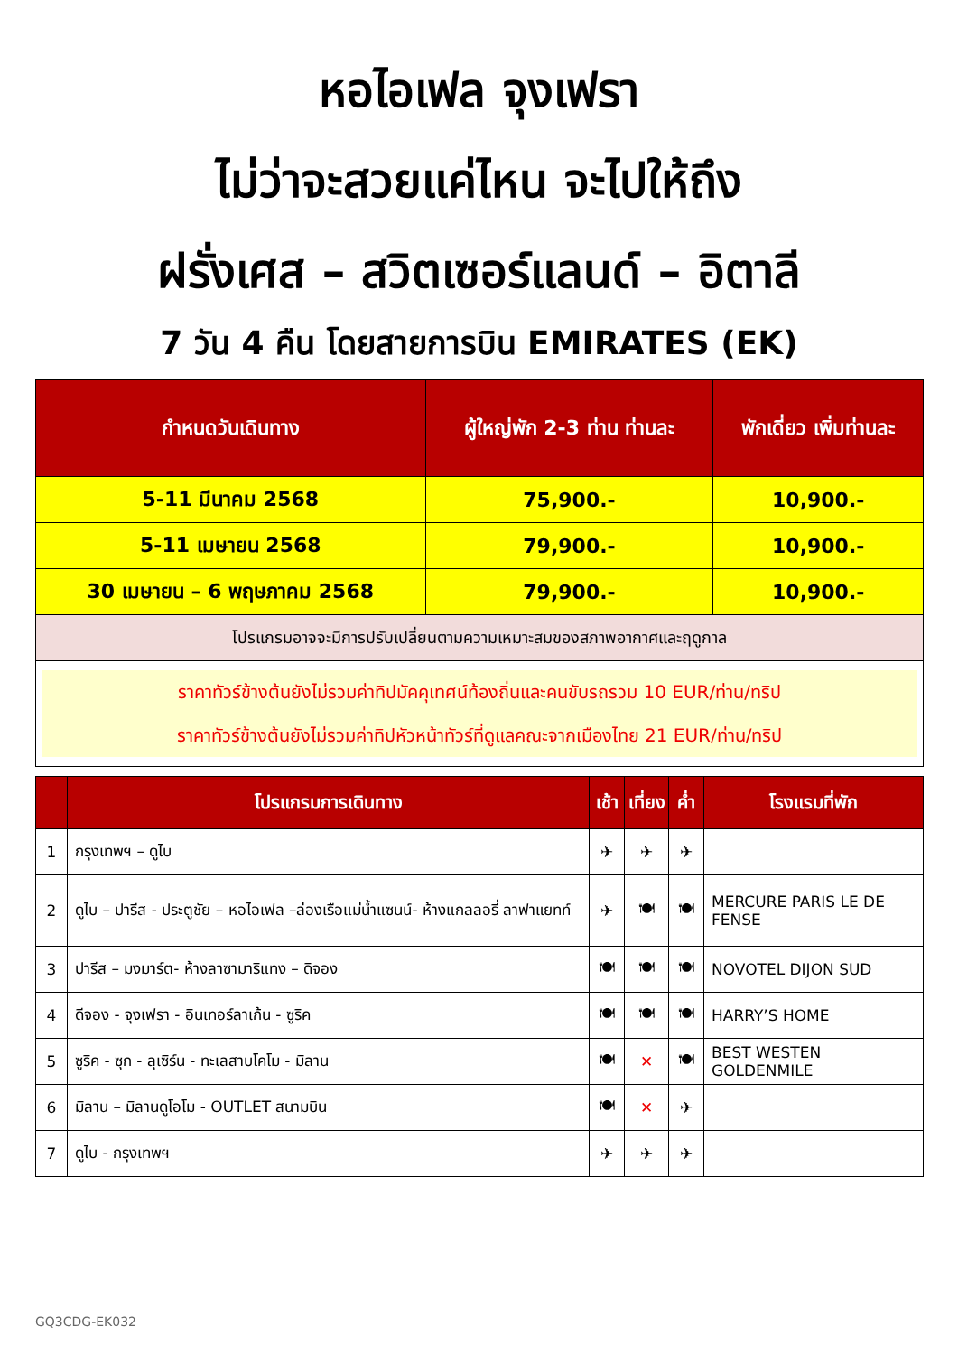หอไอเฟล จุงเฟรา
ไม่ว่าจะสวยแค่ไหน จะไปให้ถึง
ฝรั่งเศส – สวิตเซอร์แลนด์ – อิตาลี
7 วัน 4 คืน โดยสายการบิน EMIRATES (EK)
| กำหนดวันเดินทาง | ผู้ใหญ่พัก 2-3 ท่าน ท่านละ | พักเดี่ยว เพิ่มท่านละ |
| --- | --- | --- |
| 5-11 มีนาคม 2568 | 75,900.- | 10,900.- |
| 5-11 เมษายน 2568 | 79,900.- | 10,900.- |
| 30 เมษายน – 6 พฤษภาคม 2568 | 79,900.- | 10,900.- |
| โปรแกรมอาจจะมีการปรับเปลี่ยนตามความเหมาะสมของสภาพอากาศและฤดูกาล | | |
| ราคาทัวร์ข้างต้นยังไม่รวมค่าทิปมัคคุเทศน์ท้องถิ่นและคนขับรถรวม 10 EUR/ท่าน/ทริป ราคาทัวร์ข้างต้นยังไม่รวมค่าทิปหัวหน้าทัวร์ที่ดูแลคณะจากเมืองไทย 21 EUR/ท่าน/ทริป | | |
| | โปรแกรมการเดินทาง | เช้า | เที่ยง | ค่ำ | โรงแรมที่พัก |
| --- | --- | --- | --- | --- | --- |
| 1 | กรุงเทพฯ – ดูไบ | ✈ | ✈ | ✈ | |
| 2 | ดูไบ – ปารีส - ประตูชัย – หอไอเฟล –ล่องเรือแม่น้ำแซนน์- ห้างแกลลอรี่ ลาฟาแยทท์ | ✈ | 🍽 | 🍽 | MERCURE PARIS LE DE FENSE |
| 3 | ปารีส – มงมาร์ต- ห้างลาซามาริแทง – ดิจอง | 🍽 | 🍽 | 🍽 | NOVOTEL DIJON SUD |
| 4 | ดีจอง - จุงเฟรา - อินเทอร์ลาเก้น - ซูริค | 🍽 | 🍽 | 🍽 | HARRY’S HOME |
| 5 | ซูริค - ซุก - ลุเซิร์น - ทะเลสาบโคโม - มิลาน | 🍽 | ✕ | 🍽 | BEST WESTEN GOLDENMILE |
| 6 | มิลาน – มิลานดูโอโม - OUTLET สนามบิน | 🍽 | ✕ | ✈ | |
| 7 | ดูไบ - กรุงเทพฯ | ✈ | ✈ | ✈ | |
GQ3CDG-EK032